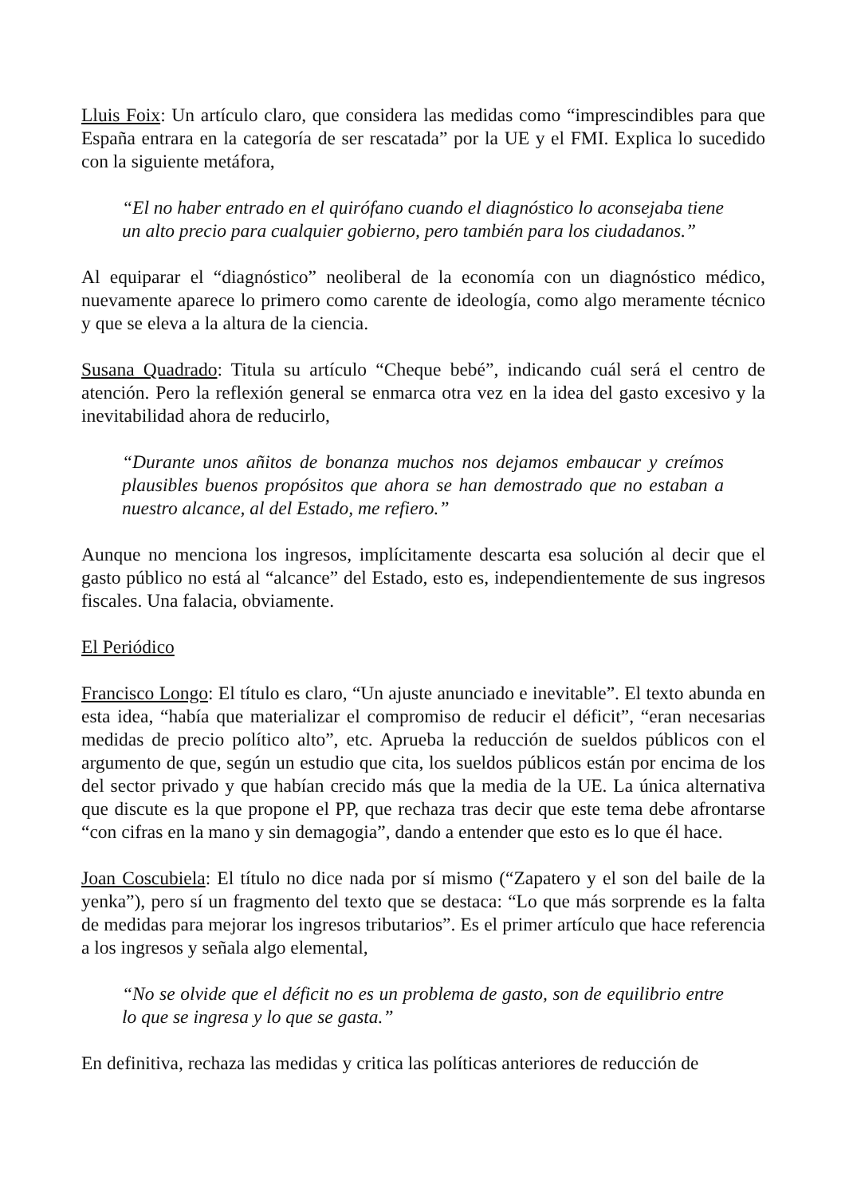Lluis Foix: Un artículo claro, que considera las medidas como “imprescindibles para que España entrara en la categoría de ser rescatada” por la UE y el FMI. Explica lo sucedido con la siguiente metáfora,
“El no haber entrado en el quirófano cuando el diagnóstico lo aconsejaba tiene un alto precio para cualquier gobierno, pero también para los ciudadanos.”
Al equiparar el “diagnóstico” neoliberal de la economía con un diagnóstico médico, nuevamente aparece lo primero como carente de ideología, como algo meramente técnico y que se eleva a la altura de la ciencia.
Susana Quadrado: Titula su artículo “Cheque bebé”, indicando cuál será el centro de atención. Pero la reflexión general se enmarca otra vez en la idea del gasto excesivo y la inevitabilidad ahora de reducirlo,
“Durante unos añitos de bonanza muchos nos dejamos embaucar y creímos plausibles buenos propósitos que ahora se han demostrado que no estaban a nuestro alcance, al del Estado, me refiero.”
Aunque no menciona los ingresos, implícitamente descarta esa solución al decir que el gasto público no está al “alcance” del Estado, esto es, independientemente de sus ingresos fiscales. Una falacia, obviamente.
El Periódico
Francisco Longo: El título es claro, “Un ajuste anunciado e inevitable”. El texto abunda en esta idea, “había que materializar el compromiso de reducir el déficit”, “eran necesarias medidas de precio político alto”, etc. Aprueba la reducción de sueldos públicos con el argumento de que, según un estudio que cita, los sueldos públicos están por encima de los del sector privado y que habían crecido más que la media de la UE. La única alternativa que discute es la que propone el PP, que rechaza tras decir que este tema debe afrontarse “con cifras en la mano y sin demagogia”, dando a entender que esto es lo que él hace.
Joan Coscubiela: El título no dice nada por sí mismo (“Zapatero y el son del baile de la yenka”), pero sí un fragmento del texto que se destaca: “Lo que más sorprende es la falta de medidas para mejorar los ingresos tributarios”. Es el primer artículo que hace referencia a los ingresos y señala algo elemental,
“No se olvide que el déficit no es un problema de gasto, son de equilibrio entre lo que se ingresa y lo que se gasta.”
En definitiva, rechaza las medidas y critica las políticas anteriores de reducción de